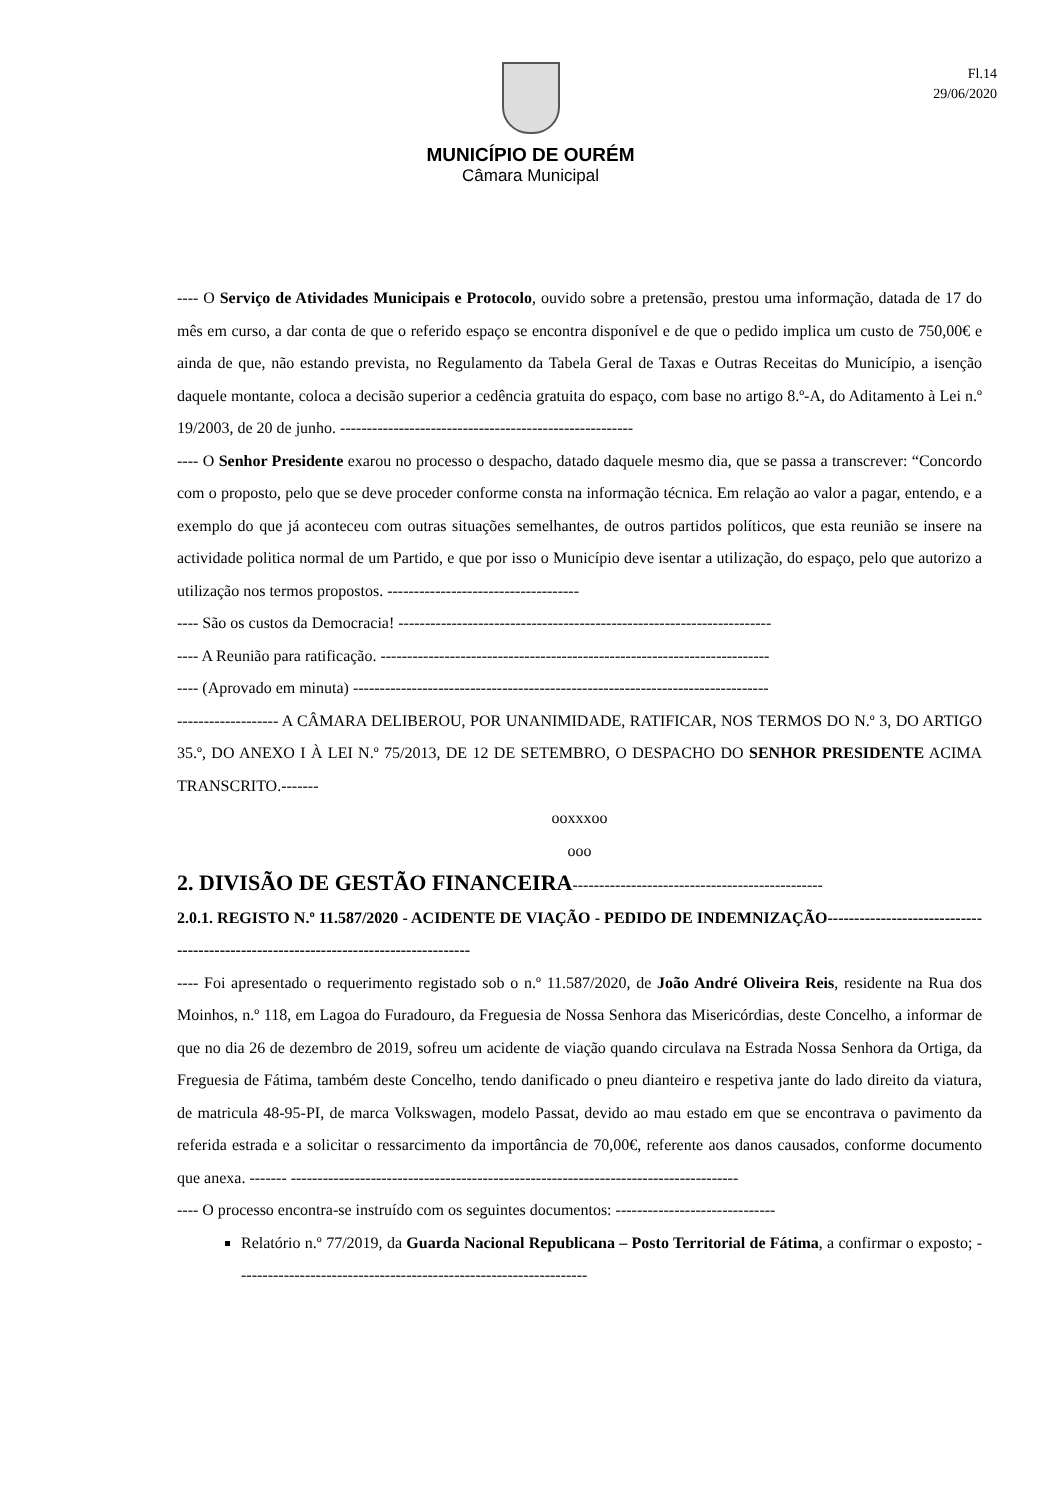Fl.14
29/06/2020
MUNICÍPIO DE OURÉM
Câmara Municipal
---- O Serviço de Atividades Municipais e Protocolo, ouvido sobre a pretensão, prestou uma informação, datada de 17 do mês em curso, a dar conta de que o referido espaço se encontra disponível e de que o pedido implica um custo de 750,00€ e ainda de que, não estando prevista, no Regulamento da Tabela Geral de Taxas e Outras Receitas do Município, a isenção daquele montante, coloca a decisão superior a cedência gratuita do espaço, com base no artigo 8.º-A, do Aditamento à Lei n.º 19/2003, de 20 de junho. -------------------------------------------------------
---- O Senhor Presidente exarou no processo o despacho, datado daquele mesmo dia, que se passa a transcrever: “Concordo com o proposto, pelo que se deve proceder conforme consta na informação técnica. Em relação ao valor a pagar, entendo, e a exemplo do que já aconteceu com outras situações semelhantes, de outros partidos políticos, que esta reunião se insere na actividade politica normal de um Partido, e que por isso o Município deve isentar a utilização, do espaço, pelo que autorizo a utilização nos termos propostos. ------------------------------------
---- São os custos da Democracia! ----------------------------------------------------------------------
---- A Reunião para ratificação. -------------------------------------------------------------------------
---- (Aprovado em minuta) ------------------------------------------------------------------------------
------------------- A CÂMARA DELIBEROU, POR UNANIMIDADE, RATIFICAR, NOS TERMOS DO N.º 3, DO ARTIGO 35.º, DO ANEXO I À LEI N.º 75/2013, DE 12 DE SETEMBRO, O DESPACHO DO SENHOR PRESIDENTE ACIMA TRANSCRITO.-------
ooxxxoo
ooo
2. DIVISÃO DE GESTÃO FINANCEIRA-----------------------------------------------
2.0.1. REGISTO N.º 11.587/2020 - ACIDENTE DE VIAÇÃO - PEDIDO DE INDEMNIZAÇÃO------------------------------------------------------------------------------------
---- Foi apresentado o requerimento registado sob o n.º 11.587/2020, de João André Oliveira Reis, residente na Rua dos Moinhos, n.º 118, em Lagoa do Furadouro, da Freguesia de Nossa Senhora das Misericórdias, deste Concelho, a informar de que no dia 26 de dezembro de 2019, sofreu um acidente de viação quando circulava na Estrada Nossa Senhora da Ortiga, da Freguesia de Fátima, também deste Concelho, tendo danificado o pneu dianteiro e respetiva jante do lado direito da viatura, de matricula 48-95-PI, de marca Volkswagen, modelo Passat, devido ao mau estado em que se encontrava o pavimento da referida estrada e a solicitar o ressarcimento da importância de 70,00€, referente aos danos causados, conforme documento que anexa. ------- ------------------------------------------------------------------------------------
---- O processo encontra-se instruído com os seguintes documentos: ------------------------------
Relatório n.º 77/2019, da Guarda Nacional Republicana – Posto Territorial de Fátima, a confirmar o exposto; ------------------------------------------------------------------